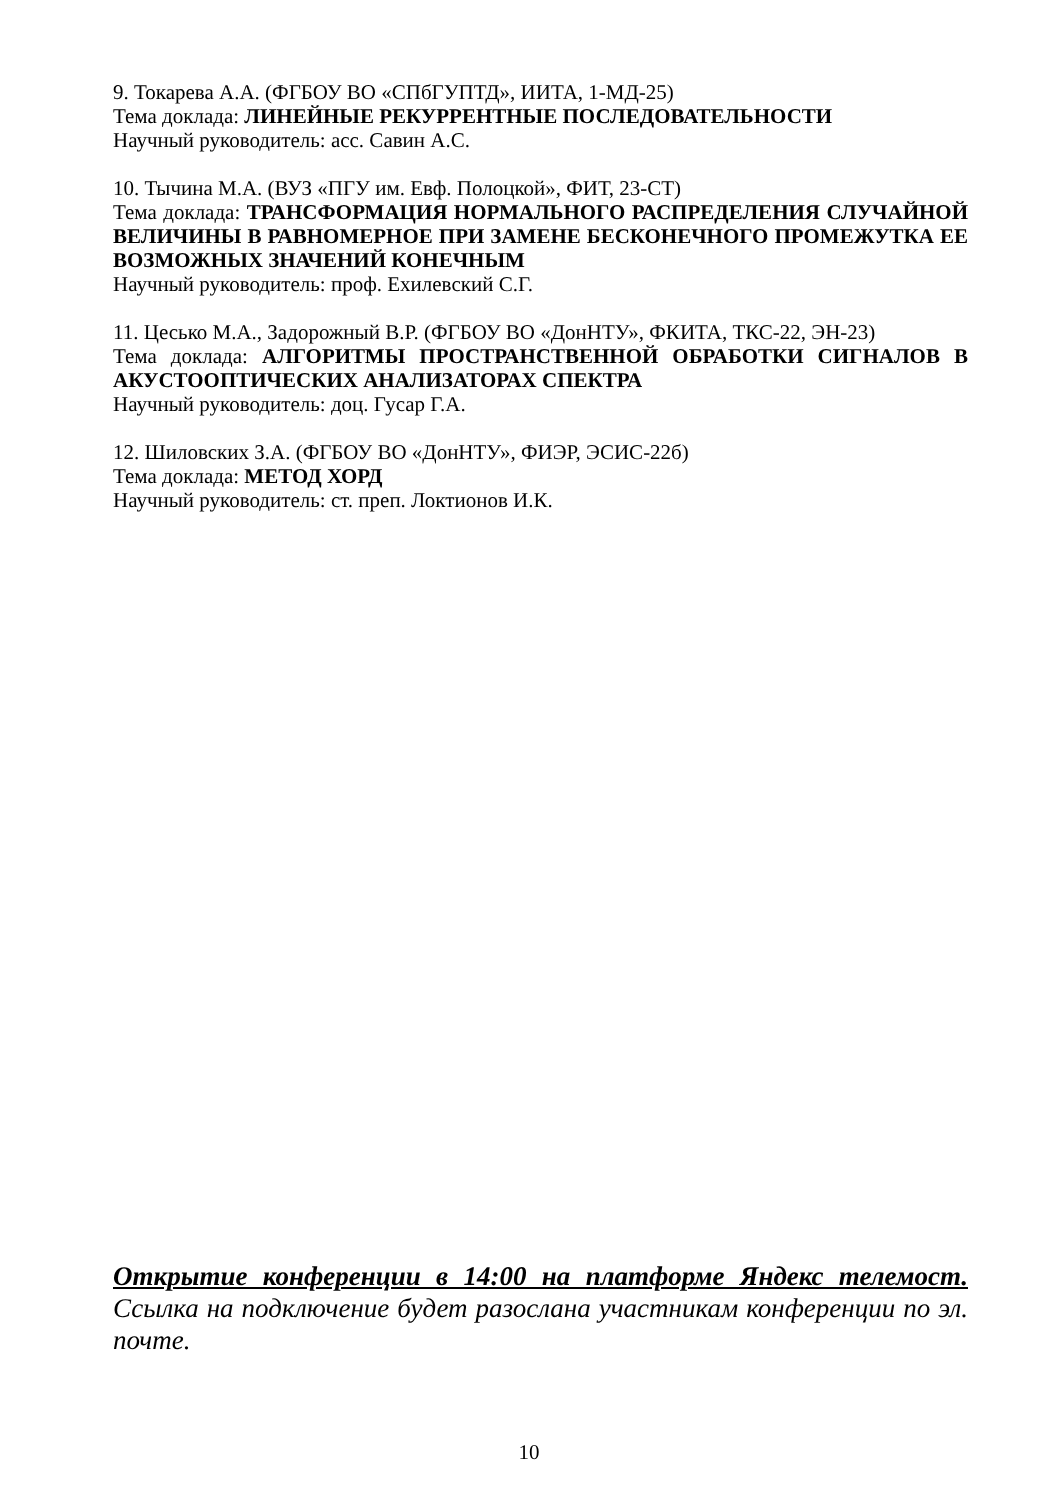9. Токарева А.А. (ФГБОУ ВО «СПбГУПТД», ИИТА, 1-МД-25)
Тема доклада: ЛИНЕЙНЫЕ РЕКУРРЕНТНЫЕ ПОСЛЕДОВАТЕЛЬНОСТИ
Научный руководитель: асс. Савин А.С.
10. Тычина М.А. (ВУЗ «ПГУ им. Евф. Полоцкой», ФИТ, 23-СТ)
Тема доклада: ТРАНСФОРМАЦИЯ НОРМАЛЬНОГО РАСПРЕДЕЛЕНИЯ СЛУЧАЙНОЙ ВЕЛИЧИНЫ В РАВНОМЕРНОЕ ПРИ ЗАМЕНЕ БЕСКОНЕЧНОГО ПРОМЕЖУТКА ЕЕ ВОЗМОЖНЫХ ЗНАЧЕНИЙ КОНЕЧНЫМ
Научный руководитель: проф. Ехилевский С.Г.
11. Цесько М.А., Задорожный В.Р. (ФГБОУ ВО «ДонНТУ», ФКИТА, ТКС-22, ЭН-23)
Тема доклада: АЛГОРИТМЫ ПРОСТРАНСТВЕННОЙ ОБРАБОТКИ СИГНАЛОВ В АКУСТООПТИЧЕСКИХ АНАЛИЗАТОРАХ СПЕКТРА
Научный руководитель: доц. Гусар Г.А.
12. Шиловских З.А. (ФГБОУ ВО «ДонНТУ», ФИЭР, ЭСИС-22б)
Тема доклада: МЕТОД ХОРД
Научный руководитель: ст. преп. Локтионов И.К.
Открытие конференции в 14:00 на платформе Яндекс телемост. Ссылка на подключение будет разослана участникам конференции по эл. почте.
10